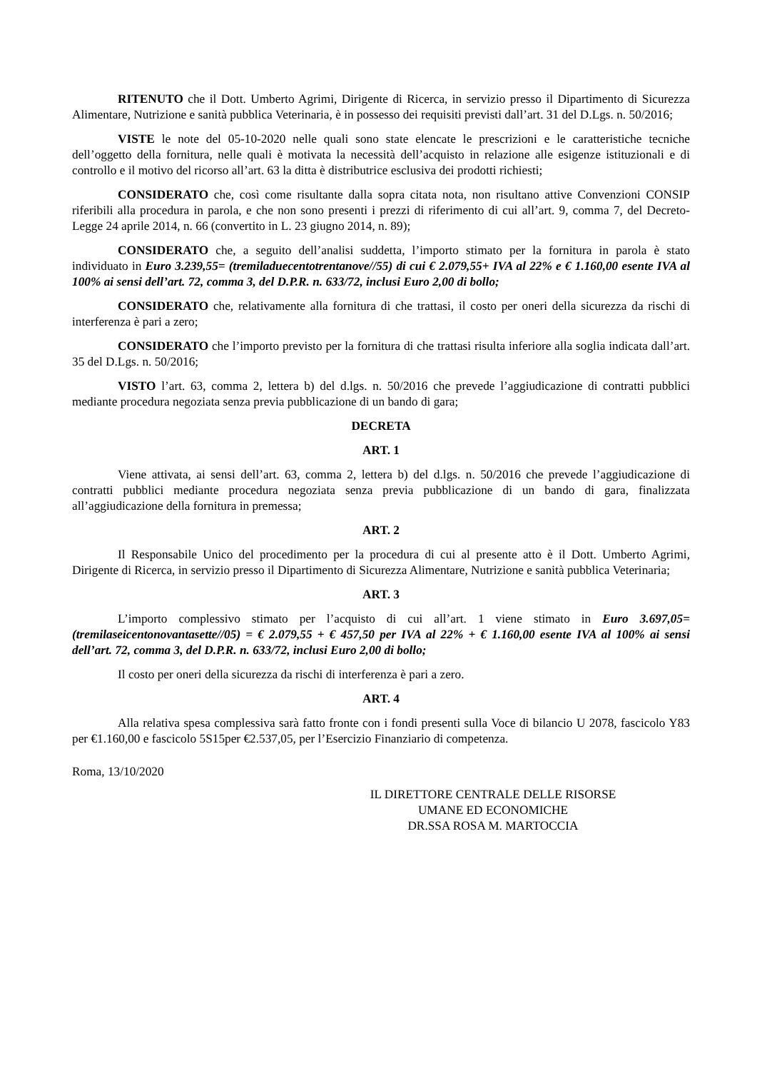RITENUTO che il Dott. Umberto Agrimi, Dirigente di Ricerca, in servizio presso il Dipartimento di Sicurezza Alimentare, Nutrizione e sanità pubblica Veterinaria, è in possesso dei requisiti previsti dall’art. 31 del D.Lgs. n. 50/2016;
VISTE le note del 05-10-2020 nelle quali sono state elencate le prescrizioni e le caratteristiche tecniche dell’oggetto della fornitura, nelle quali è motivata la necessità dell’acquisto in relazione alle esigenze istituzionali e di controllo e il motivo del ricorso all’art. 63 la ditta è distributrice esclusiva dei prodotti richiesti;
CONSIDERATO che, così come risultante dalla sopra citata nota, non risultano attive Convenzioni CONSIP riferibili alla procedura in parola, e che non sono presenti i prezzi di riferimento di cui all’art. 9, comma 7, del Decreto-Legge 24 aprile 2014, n. 66 (convertito in L. 23 giugno 2014, n. 89);
CONSIDERATO che, a seguito dell’analisi suddetta, l’importo stimato per la fornitura in parola è stato individuato in Euro 3.239,55= (tremiladuecentotrentanove//55) di cui € 2.079,55+ IVA al 22% e € 1.160,00 esente IVA al 100% ai sensi dell’art. 72, comma 3, del D.P.R. n. 633/72, inclusi Euro 2,00 di bollo;
CONSIDERATO che, relativamente alla fornitura di che trattasi, il costo per oneri della sicurezza da rischi di interferenza è pari a zero;
CONSIDERATO che l’importo previsto per la fornitura di che trattasi risulta inferiore alla soglia indicata dall’art. 35 del D.Lgs. n. 50/2016;
VISTO l’art. 63, comma 2, lettera b) del d.lgs. n. 50/2016 che prevede l’aggiudicazione di contratti pubblici mediante procedura negoziata senza previa pubblicazione di un bando di gara;
DECRETA
ART. 1
Viene attivata, ai sensi dell’art. 63, comma 2, lettera b) del d.lgs. n. 50/2016 che prevede l’aggiudicazione di contratti pubblici mediante procedura negoziata senza previa pubblicazione di un bando di gara, finalizzata all’aggiudicazione della fornitura in premessa;
ART. 2
Il Responsabile Unico del procedimento per la procedura di cui al presente atto è il Dott. Umberto Agrimi, Dirigente di Ricerca, in servizio presso il Dipartimento di Sicurezza Alimentare, Nutrizione e sanità pubblica Veterinaria;
ART. 3
L’importo complessivo stimato per l’acquisto di cui all’art. 1 viene stimato in Euro 3.697,05= (tremilaseicentonovantasette//05) = € 2.079,55 + € 457,50 per IVA al 22% + € 1.160,00 esente IVA al 100% ai sensi dell’art. 72, comma 3, del D.P.R. n. 633/72, inclusi Euro 2,00 di bollo;
Il costo per oneri della sicurezza da rischi di interferenza è pari a zero.
ART. 4
Alla relativa spesa complessiva sarà fatto fronte con i fondi presenti sulla Voce di bilancio U 2078, fascicolo Y83 per €1.160,00 e fascicolo 5S15per €2.537,05, per l’Esercizio Finanziario di competenza.
Roma, 13/10/2020
IL DIRETTORE CENTRALE DELLE RISORSE
UMANE ED ECONOMICHE
DR.SSA ROSA M. MARTOCCIA